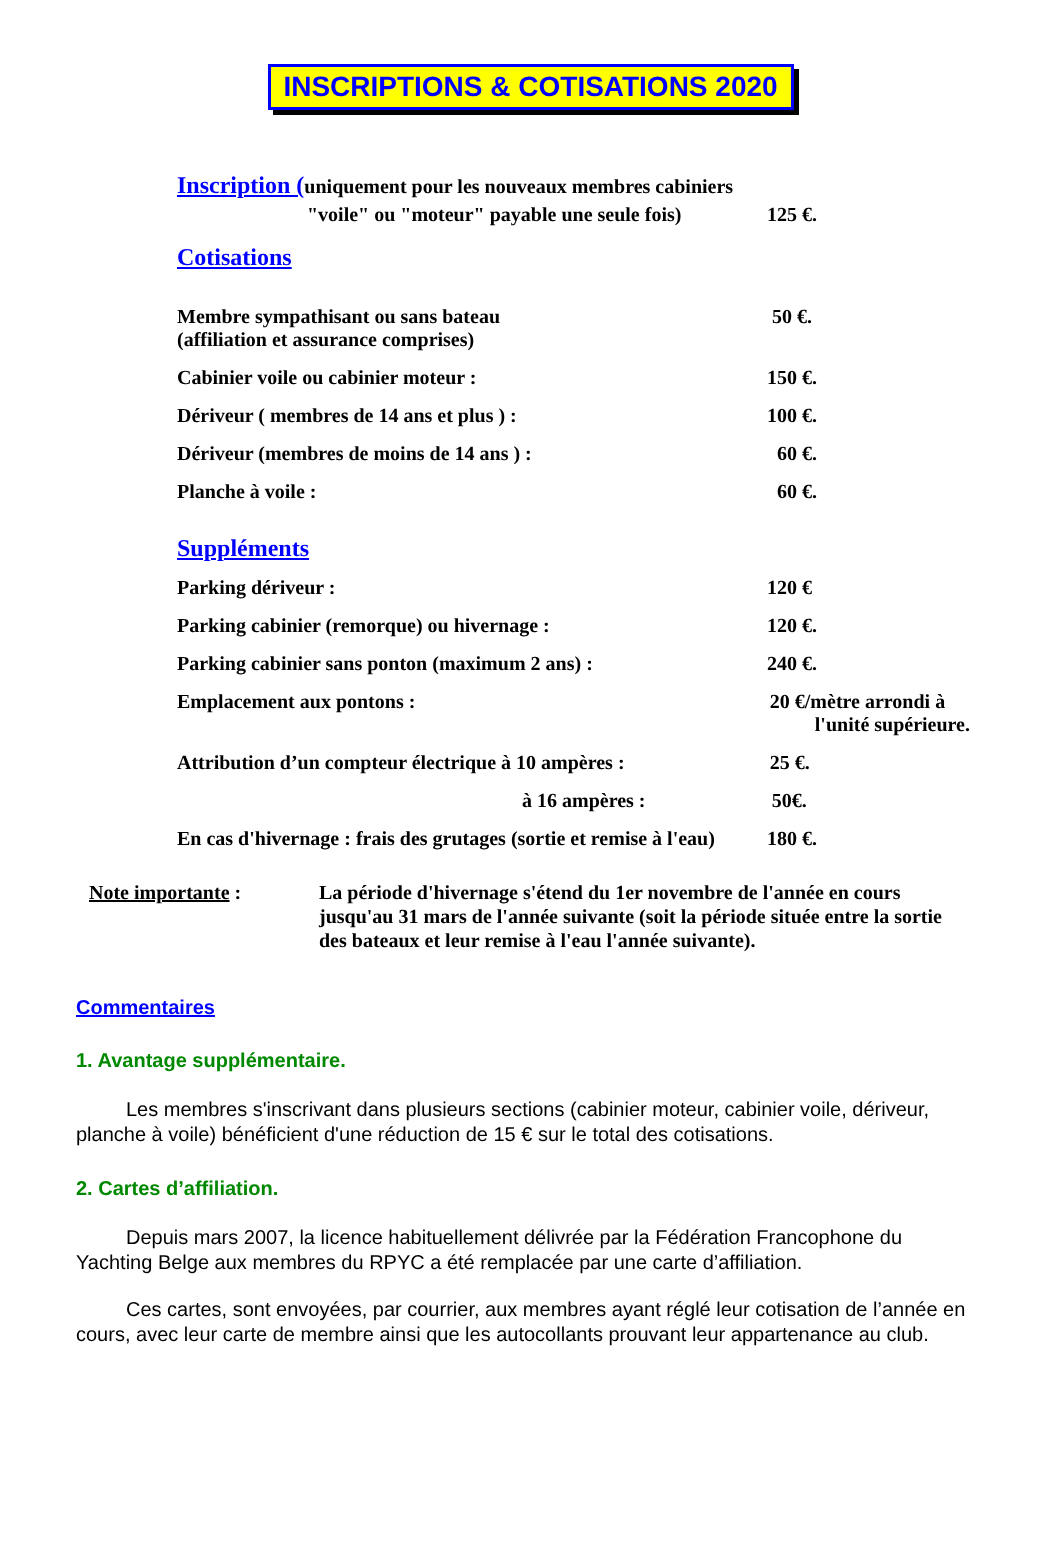INSCRIPTIONS & COTISATIONS 2020
Inscription (
uniquement pour les nouveaux membres cabiniers
"voile" ou "moteur" payable une seule fois)
125 €.
Cotisations
Membre sympathisant ou sans bateau
(affiliation et assurance comprises)
50 €.
Cabinier voile ou cabinier moteur : 150 €.
Dériveur ( membres de 14 ans et plus ) : 100 €.
Dériveur (membres de moins de 14 ans ) : 60 €.
Planche à voile : 60 €.
Suppléments
Parking dériveur : 120 €
Parking cabinier (remorque) ou hivernage : 120 €.
Parking cabinier sans ponton (maximum 2 ans) : 240 €.
Emplacement aux pontons : 20 €/mètre arrondi à
l'unité supérieure.
Attribution d’un compteur électrique à 10 ampères :
25 €.
à 16 ampères : 50€.
En cas d'hivernage : frais des grutages (sortie et remise à l'eau)
180 €.
Note importante : La période d'hivernage s'étend du 1er novembre de l'année en cours jusqu'au 31 mars de l'année suivante (soit la période située entre la sortie des bateaux et leur remise à l'eau l'année suivante).
Commentaires
1. Avantage supplémentaire.
Les membres s'inscrivant dans plusieurs sections (cabinier moteur, cabinier voile, dériveur, planche à voile) bénéficient d'une réduction de 15 € sur le total des cotisations.
2. Cartes d’affiliation.
Depuis mars 2007, la licence habituellement délivrée par la Fédération Francophone du Yachting Belge aux membres du RPYC a été remplacée par une carte d’affiliation.
Ces cartes, sont envoyées, par courrier, aux membres ayant réglé leur cotisation de l’année en cours, avec leur carte de membre ainsi que les autocollants prouvant leur appartenance au club.